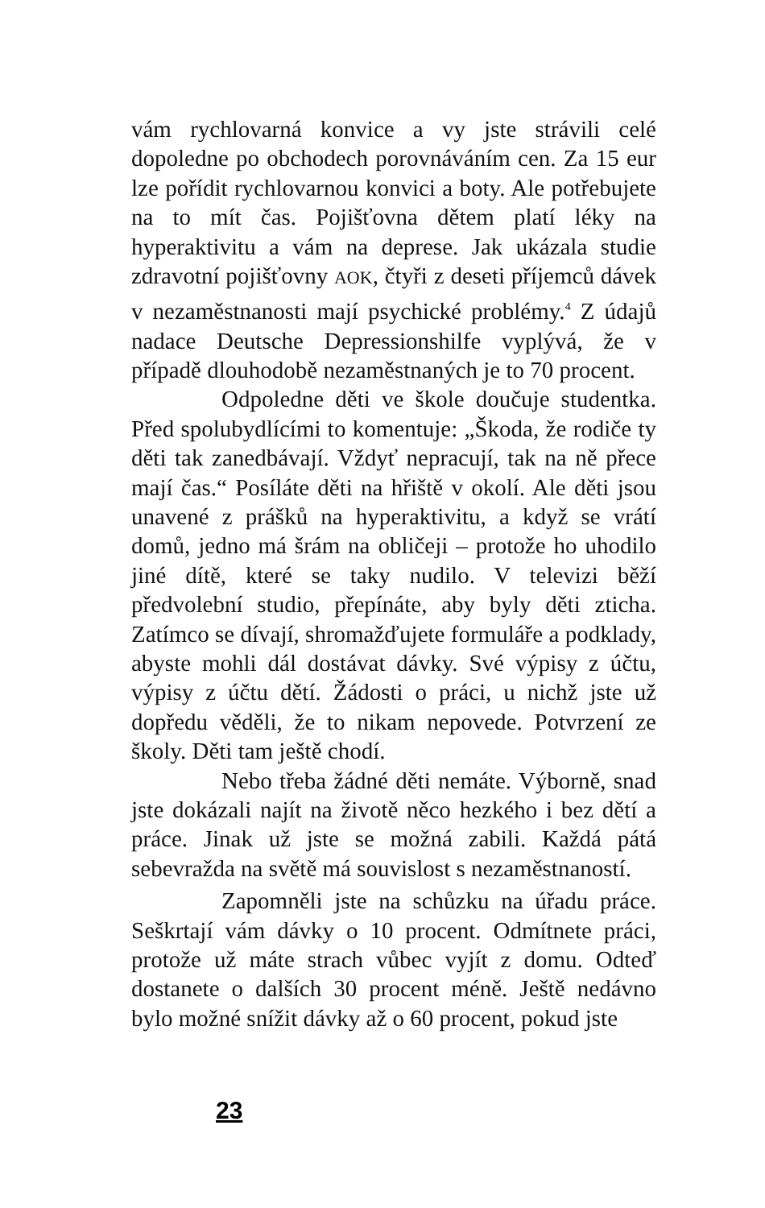vám rychlovarná konvice a vy jste strávili celé dopoledne po obchodech porovnáváním cen. Za 15 eur lze pořídit rychlovarnou konvici a boty. Ale potřebujete na to mít čas. Pojišťovna dětem platí léky na hyperaktivitu a vám na deprese. Jak ukázala studie zdravotní pojišťovny AOK, čtyři z deseti příjemců dávek v nezaměstnanosti mají psychické problémy.<sup>4</sup> Z údajů nadace Deutsche Depressionshilfe vyplývá, že v případě dlouhodobě nezaměstnaných je to 70 procent.
Odpoledne děti ve škole doučuje studentka. Před spolubydlícími to komentuje: „Škoda, že rodiče ty děti tak zanedbávají. Vždyť nepracují, tak na ně přece mají čas.“ Posíláte děti na hřiště v okolí. Ale děti jsou unavené z prášků na hyperaktivitu, a když se vrátí domů, jedno má šrám na obličeji – protože ho uhodilo jiné dítě, které se taky nudilo. V televizi běží předvolební studio, přepínáte, aby byly děti zticha. Zatímco se dívají, shromažďujete formuláře a podklady, abyste mohli dál dostávat dávky. Své výpisy z účtu, výpisy z účtu dětí. Žádosti o práci, u nichž jste už dopředu věděli, že to nikam nepovede. Potvrzení ze školy. Děti tam ještě chodí.
Nebo třeba žádné děti nemáte. Výborně, snad jste dokázali najít na životě něco hezkého i bez dětí a práce. Jinak už jste se možná zabili. Každá pátá sebevražda na světě má souvislost s nezaměstnaností.
Zapomněli jste na schůzku na úřadu práce. Seškrtají vám dávky o 10 procent. Odmítnete práci, protože už máte strach vůbec vyjít z domu. Odteď dostanete o dalších 30 procent méně. Ještě nedávno bylo možné snížit dávky až o 60 procent, pokud jste
23